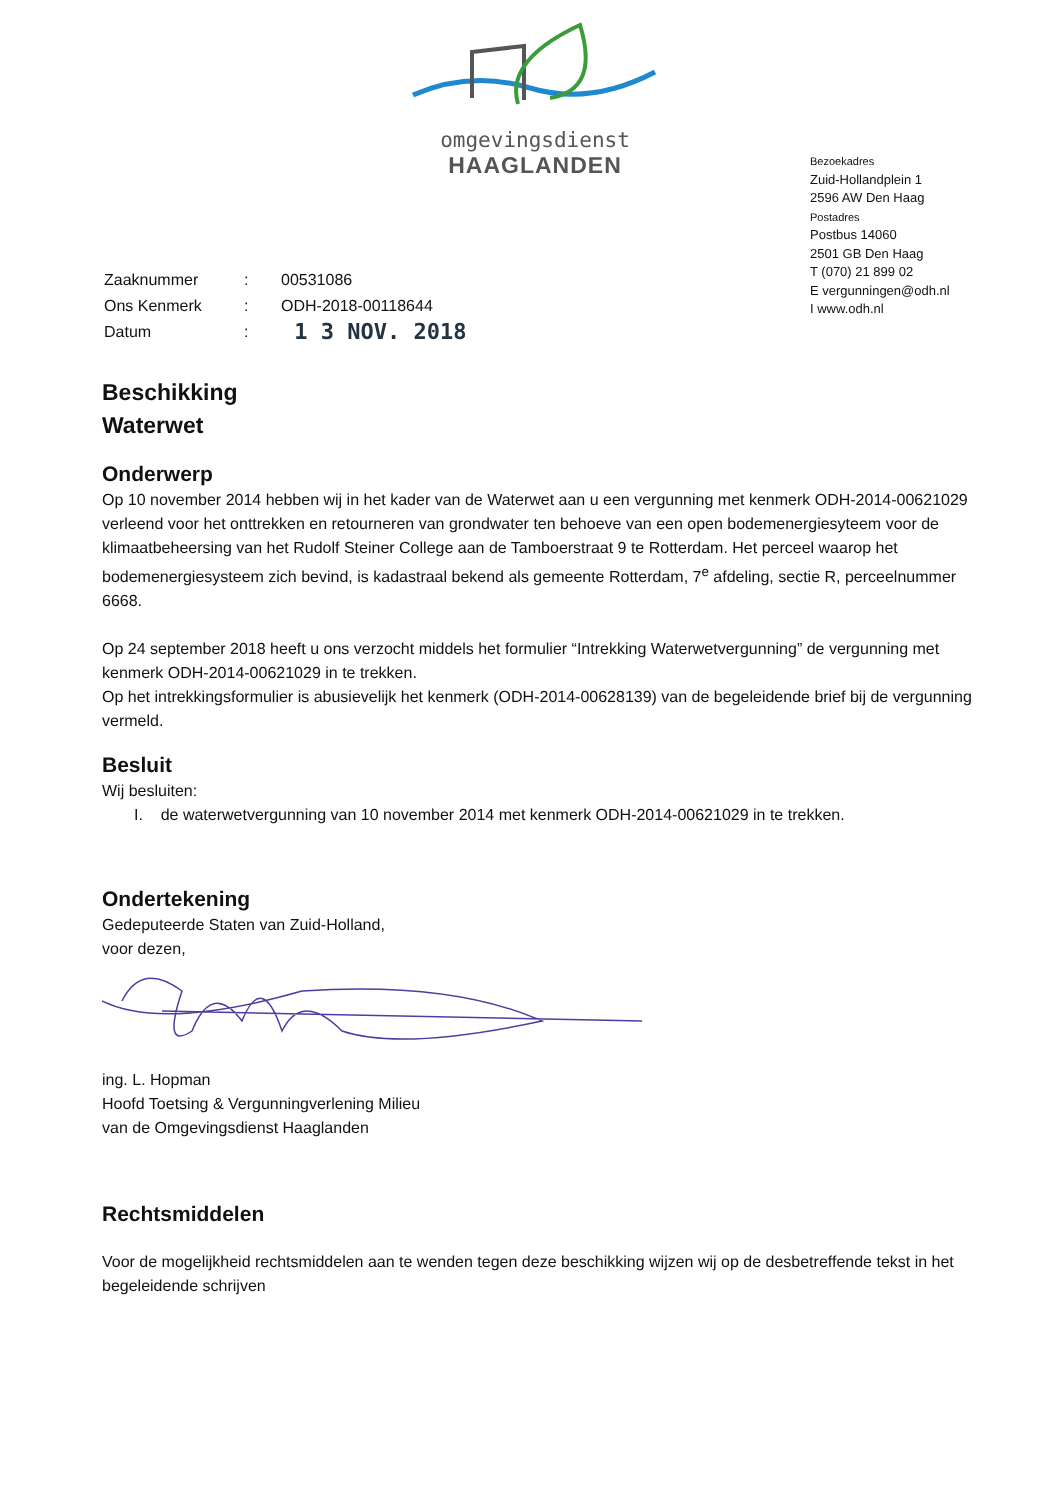omgevingsdienst
HAAGLANDEN
Bezoekadres
Zuid-Hollandplein 1
2596 AW Den Haag
Postadres
Postbus 14060
2501 GB Den Haag
T (070) 21 899 02
E vergunningen@odh.nl
I www.odh.nl
| Zaaknummer | : | 00531086 |
| Ons Kenmerk | : | ODH-2018-00118644 |
| Datum | : | 1 3 NOV. 2018 |
Beschikking
Waterwet
Onderwerp
Op 10 november 2014 hebben wij in het kader van de Waterwet aan u een vergunning met kenmerk ODH-2014-00621029 verleend voor het onttrekken en retourneren van grondwater ten behoeve van een open bodemenergiesyteem voor de klimaatbeheersing van het Rudolf Steiner College aan de Tamboerstraat 9 te Rotterdam. Het perceel waarop het bodemenergiesysteem zich bevind, is kadastraal bekend als gemeente Rotterdam, 7<sup>e</sup> afdeling, sectie R, perceelnummer 6668.
Op 24 september 2018 heeft u ons verzocht middels het formulier “Intrekking Waterwetvergunning” de vergunning met kenmerk ODH-2014-00621029 in te trekken.
Op het intrekkingsformulier is abusievelijk het kenmerk (ODH-2014-00628139) van de begeleidende brief bij de vergunning vermeld.
Besluit
Wij besluiten:
I. de waterwetvergunning van 10 november 2014 met kenmerk ODH-2014-00621029 in te trekken.
Ondertekening
Gedeputeerde Staten van Zuid-Holland,
voor dezen,
ing. L. Hopman
Hoofd Toetsing & Vergunningverlening Milieu
van de Omgevingsdienst Haaglanden
Rechtsmiddelen
Voor de mogelijkheid rechtsmiddelen aan te wenden tegen deze beschikking wijzen wij op de desbetreffende tekst in het begeleidende schrijven